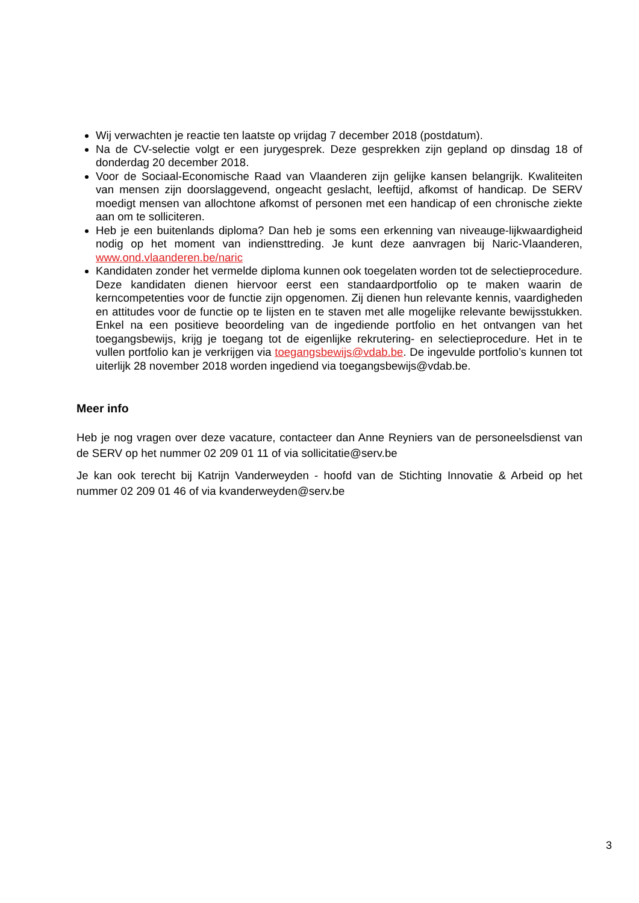Wij verwachten je reactie ten laatste op vrijdag 7 december 2018 (postdatum).
Na de CV-selectie volgt er een jurygesprek. Deze gesprekken zijn gepland op dinsdag 18 of donderdag 20 december 2018.
Voor de Sociaal-Economische Raad van Vlaanderen zijn gelijke kansen belangrijk. Kwaliteiten van mensen zijn doorslaggevend, ongeacht geslacht, leeftijd, afkomst of handicap. De SERV moedigt mensen van allochtone afkomst of personen met een handicap of een chronische ziekte aan om te solliciteren.
Heb je een buitenlands diploma? Dan heb je soms een erkenning van niveauge-lijkwaardigheid nodig op het moment van indiensttreding. Je kunt deze aanvragen bij Naric-Vlaanderen, www.ond.vlaanderen.be/naric
Kandidaten zonder het vermelde diploma kunnen ook toegelaten worden tot de selectieprocedure. Deze kandidaten dienen hiervoor eerst een standaardportfolio op te maken waarin de kerncompetenties voor de functie zijn opgenomen. Zij dienen hun relevante kennis, vaardigheden en attitudes voor de functie op te lijsten en te staven met alle mogelijke relevante bewijsstukken. Enkel na een positieve beoordeling van de ingediende portfolio en het ontvangen van het toegangsbewijs, krijg je toegang tot de eigenlijke rekrutering- en selectieprocedure. Het in te vullen portfolio kan je verkrijgen via toegangsbewijs@vdab.be. De ingevulde portfolio’s kunnen tot uiterlijk 28 november 2018 worden ingediend via toegangsbewijs@vdab.be.
Meer info
Heb je nog vragen over deze vacature, contacteer dan Anne Reyniers van de personeelsdienst van de SERV op het nummer 02 209 01 11 of via sollicitatie@serv.be
Je kan ook terecht bij Katrijn Vanderweyden - hoofd van de Stichting Innovatie & Arbeid op het nummer 02 209 01 46 of via kvanderweyden@serv.be
3